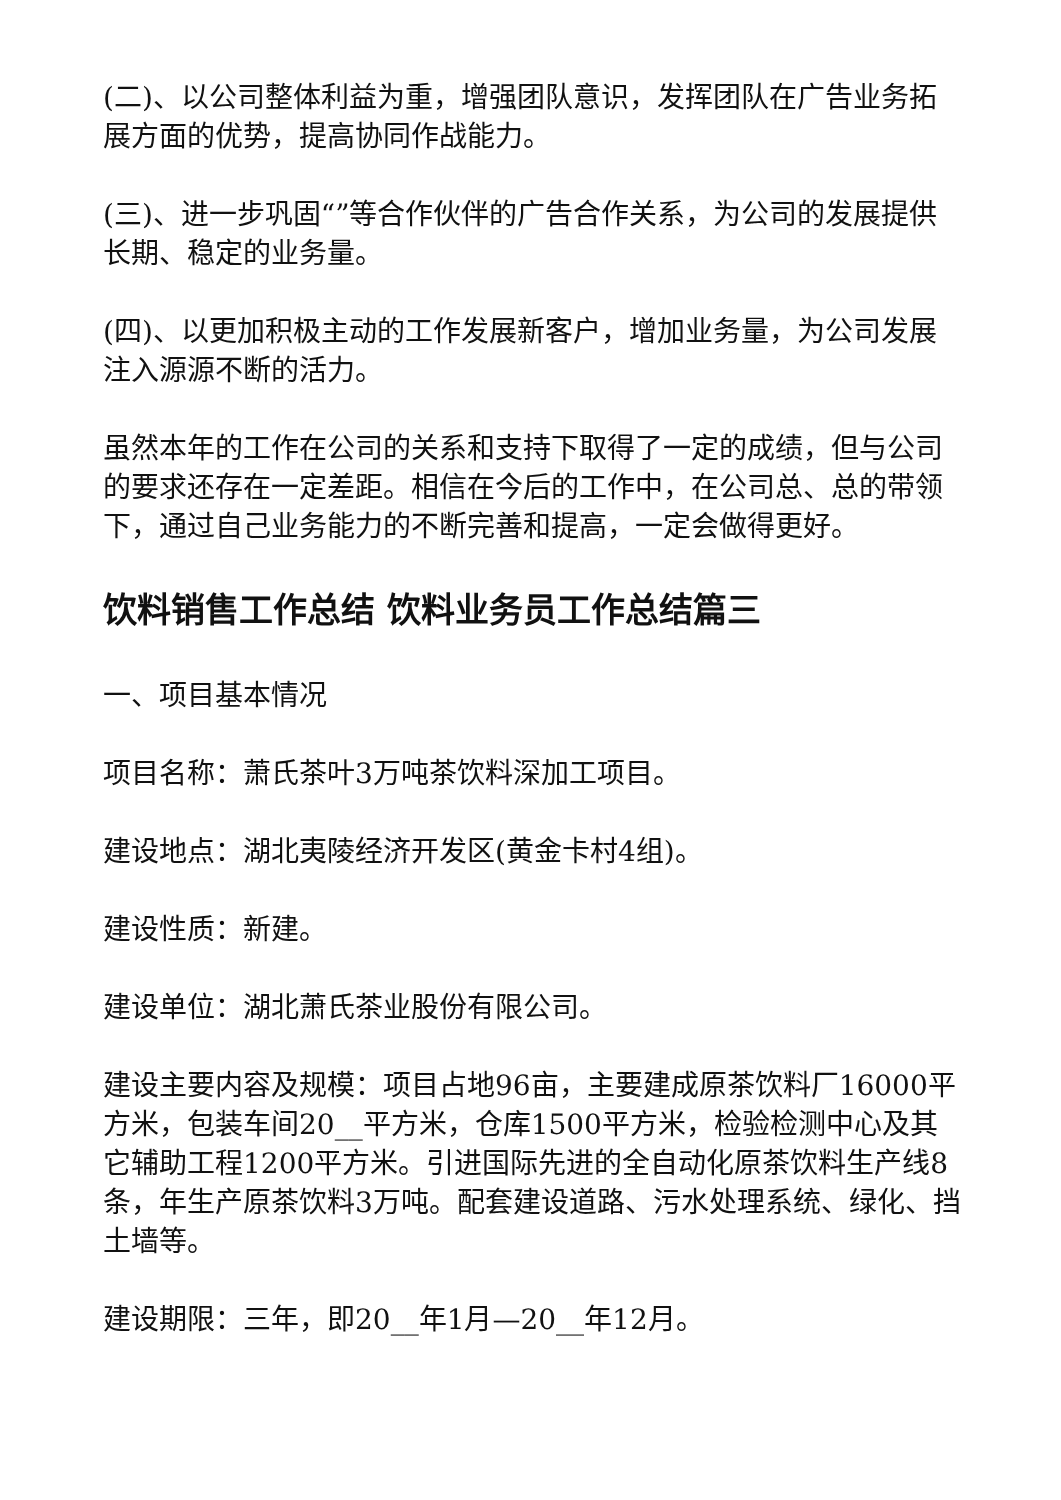(二)、以公司整体利益为重，增强团队意识，发挥团队在广告业务拓展方面的优势，提高协同作战能力。
(三)、进一步巩固“”等合作伙伴的广告合作关系，为公司的发展提供长期、稳定的业务量。
(四)、以更加积极主动的工作发展新客户，增加业务量，为公司发展注入源源不断的活力。
虽然本年的工作在公司的关系和支持下取得了一定的成绩，但与公司的要求还存在一定差距。相信在今后的工作中，在公司总、总的带领下，通过自己业务能力的不断完善和提高，一定会做得更好。
饮料销售工作总结 饮料业务员工作总结篇三
一、项目基本情况
项目名称：萧氏茶叶3万吨茶饮料深加工项目。
建设地点：湖北夷陵经济开发区(黄金卡村4组)。
建设性质：新建。
建设单位：湖北萧氏茶业股份有限公司。
建设主要内容及规模：项目占地96亩，主要建成原茶饮料厂16000平方米，包装车间20__平方米，仓库1500平方米，检验检测中心及其它辅助工程1200平方米。引进国际先进的全自动化原茶饮料生产线8条，年生产原茶饮料3万吨。配套建设道路、污水处理系统、绿化、挡土墙等。
建设期限：三年，即20__年1月—20__年12月。